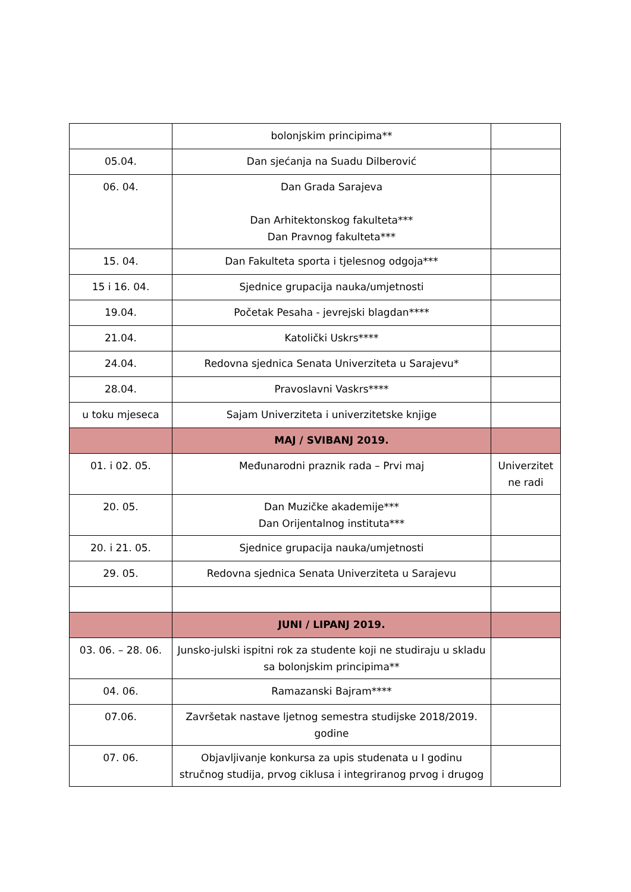| | bolonjskim principima** | |
| 05.04. | Dan sjećanja na Suadu Dilberović | |
| 06. 04. | Dan Grada Sarajeva Dan Arhitektonskog fakulteta*** Dan Pravnog fakulteta*** | |
| 15. 04. | Dan Fakulteta sporta i tjelesnog odgoja*** | |
| 15 i 16. 04. | Sjednice grupacija nauka/umjetnosti | |
| 19.04. | Početak Pesaha - jevrejski blagdan**** | |
| 21.04. | Katolički Uskrs**** | |
| 24.04. | Redovna sjednica Senata Univerziteta u Sarajevu* | |
| 28.04. | Pravoslavni Vaskrs**** | |
| u toku mjeseca | Sajam Univerziteta i univerzitetske knjige | |
| | MAJ / SVIBANJ 2019. | |
| 01. i 02. 05. | Međunarodni praznik rada – Prvi maj | Univerzitet ne radi |
| 20. 05. | Dan Muzičke akademije*** Dan Orijentalnog instituta*** | |
| 20. i 21. 05. | Sjednice grupacija nauka/umjetnosti | |
| 29. 05. | Redovna sjednica Senata Univerziteta u Sarajevu | |
| | JUNI / LIPANJ 2019. | |
| 03. 06. – 28. 06. | Junsko-julski ispitni rok za studente koji ne studiraju u skladu sa bolonjskim principima** | |
| 04. 06. | Ramazanski Bajram**** | |
| 07.06. | Završetak nastave ljetnog semestra studijske 2018/2019. godine | |
| 07. 06. | Objavljivanje konkursa za upis studenata u I godinu stručnog studija, prvog ciklusa i integriranog prvog i drugog | |